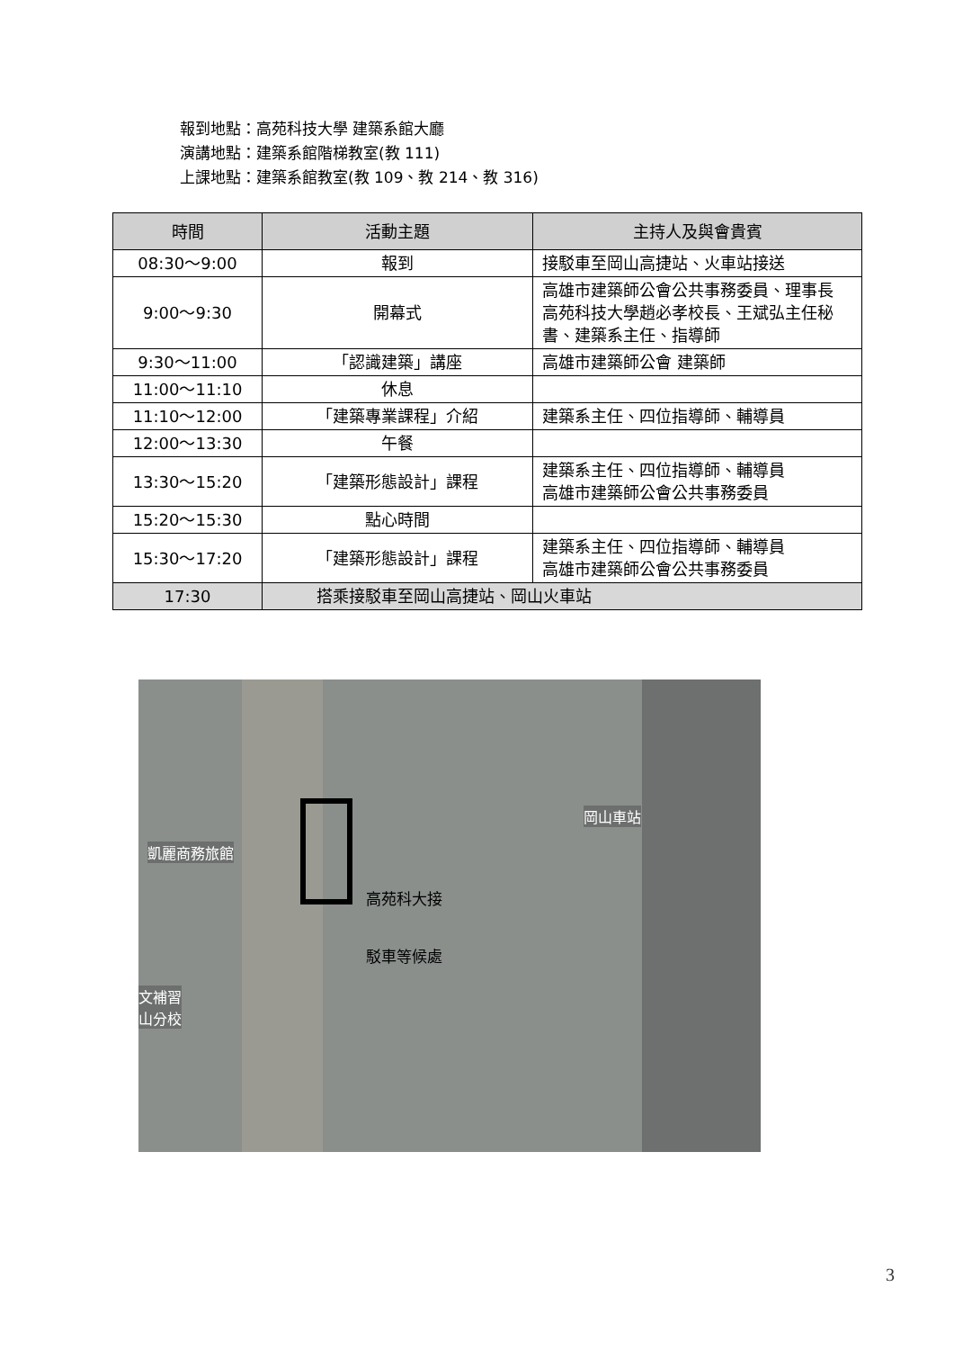報到地點：高苑科技大學 建築系館大廳
演講地點：建築系館階梯教室(教 111)
上課地點：建築系館教室(教 109、教 214、教 316)
| 時間 | 活動主題 | 主持人及與會貴賓 |
| --- | --- | --- |
| 08:30～9:00 | 報到 | 接駁車至岡山高捷站、火車站接送 |
| 9:00～9:30 | 開幕式 | 高雄市建築師公會公共事務委員、理事長 高苑科技大學趙必孝校長、王斌弘主任秘書、建築系主任、指導師 |
| 9:30～11:00 | 「認識建築」講座 | 高雄市建築師公會 建築師 |
| 11:00～11:10 | 休息 | |
| 11:10～12:00 | 「建築專業課程」介紹 | 建築系主任、四位指導師、輔導員 |
| 12:00～13:30 | 午餐 | |
| 13:30～15:20 | 「建築形態設計」課程 | 建築系主任、四位指導師、輔導員 高雄市建築師公會公共事務委員 |
| 15:20～15:30 | 點心時間 | |
| 15:30～17:20 | 「建築形態設計」課程 | 建築系主任、四位指導師、輔導員 高雄市建築師公會公共事務委員 |
| 17:30 | 搭乘接駁車至岡山高捷站、岡山火車站 | |
凱麗商務旅館
岡山車站
文補習
山分校
高苑科大接
駁車等候處
3